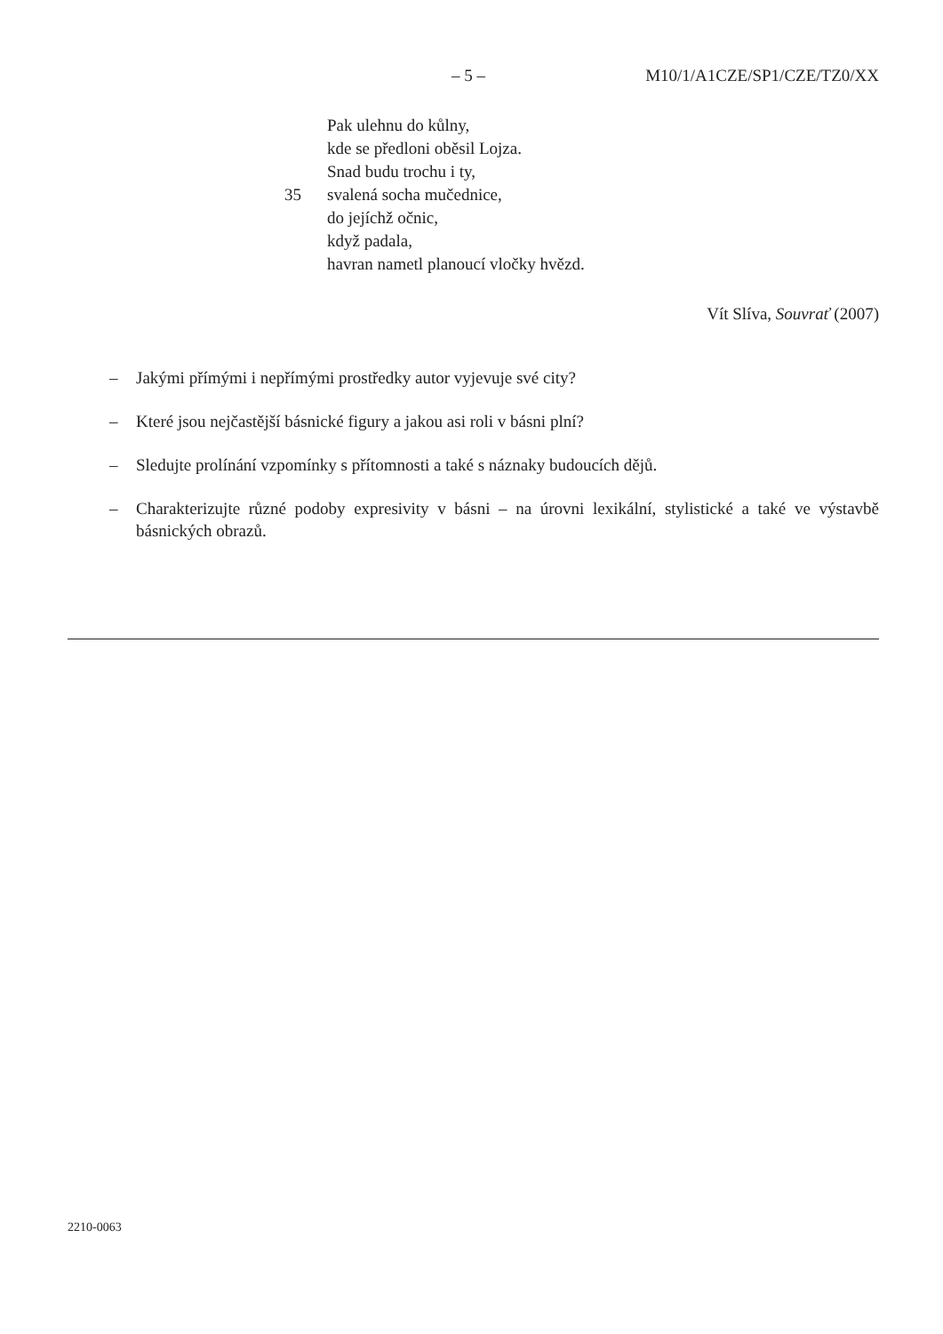– 5 – M10/1/A1CZE/SP1/CZE/TZ0/XX
Pak ulehnu do kůlny,
kde se předloni oběsil Lojza.
Snad budu trochu i ty,
35 svalená socha mučednice,
do jejíchž očnic,
když padala,
havran nametl planoucí vločky hvězd.
Vít Slíva, Souvrať (2007)
– Jakými přímými i nepřímými prostředky autor vyjevuje své city?
– Které jsou nejčastější básnické figury a jakou asi roli v básni plní?
– Sledujte prolínání vzpomínky s přítomnosti a také s náznaky budoucích dějů.
– Charakterizujte různé podoby expresivity v básni – na úrovni lexikální, stylistické a také ve výstavbě básnických obrazů.
2210-0063